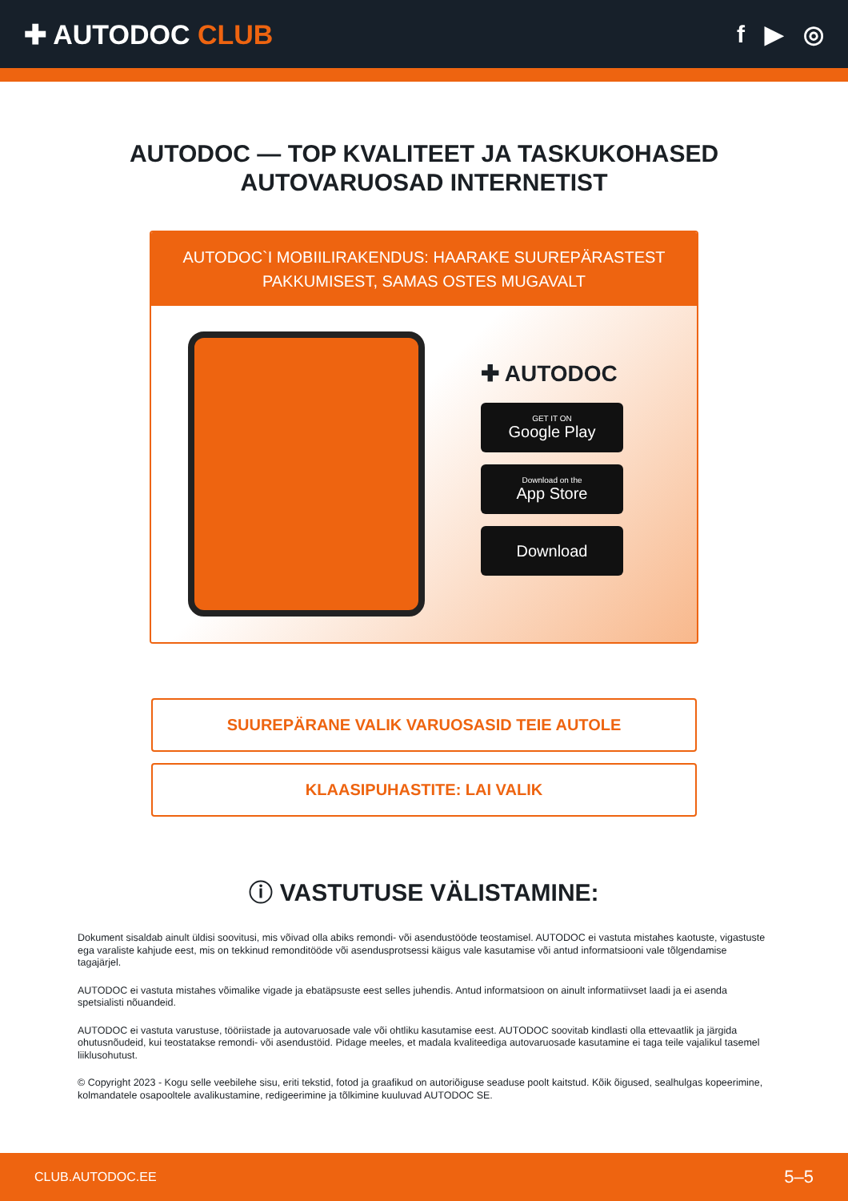✚ AUTODOC CLUB f ▶ ◎
AUTODOC — TOP KVALITEET JA TASKUKOHASED
AUTOVARUOSAD INTERNETIST
AUTODOC`I MOBIILIRAKENDUS: HAARAKE SUUREPÄRASTEST
PAKKUMISEST, SAMAS OSTES MUGAVALT
✚ AUTODOC
GET IT ON
Google Play
Download on the
App Store
Download
SUUREPÄRANE VALIK VARUOSASID TEIE AUTOLE
KLAASIPUHASTITE: LAI VALIK
ⓘ VASTUTUSE VÄLISTAMINE:
Dokument sisaldab ainult üldisi soovitusi, mis võivad olla abiks remondi- või asendustööde teostamisel. AUTODOC ei vastuta mistahes kaotuste, vigastuste ega varaliste kahjude eest, mis on tekkinud remonditööde või asendusprotsessi käigus vale kasutamise või antud informatsiooni vale tõlgendamise tagajärjel.
AUTODOC ei vastuta mistahes võimalike vigade ja ebatäpsuste eest selles juhendis. Antud informatsioon on ainult informatiivset laadi ja ei asenda spetsialisti nõuandeid.
AUTODOC ei vastuta varustuse, tööriistade ja autovaruosade vale või ohtliku kasutamise eest. AUTODOC soovitab kindlasti olla ettevaatlik ja järgida ohutusnõudeid, kui teostatakse remondi- või asendustöid. Pidage meeles, et madala kvaliteediga autovaruosade kasutamine ei taga teile vajalikul tasemel liiklusohutust.
© Copyright 2023 - Kogu selle veebilehe sisu, eriti tekstid, fotod ja graafikud on autoriõiguse seaduse poolt kaitstud. Kõik õigused, sealhulgas kopeerimine, kolmandatele osapooltele avalikustamine, redigeerimine ja tõlkimine kuuluvad AUTODOC SE.
CLUB.AUTODOC.EE 5–5